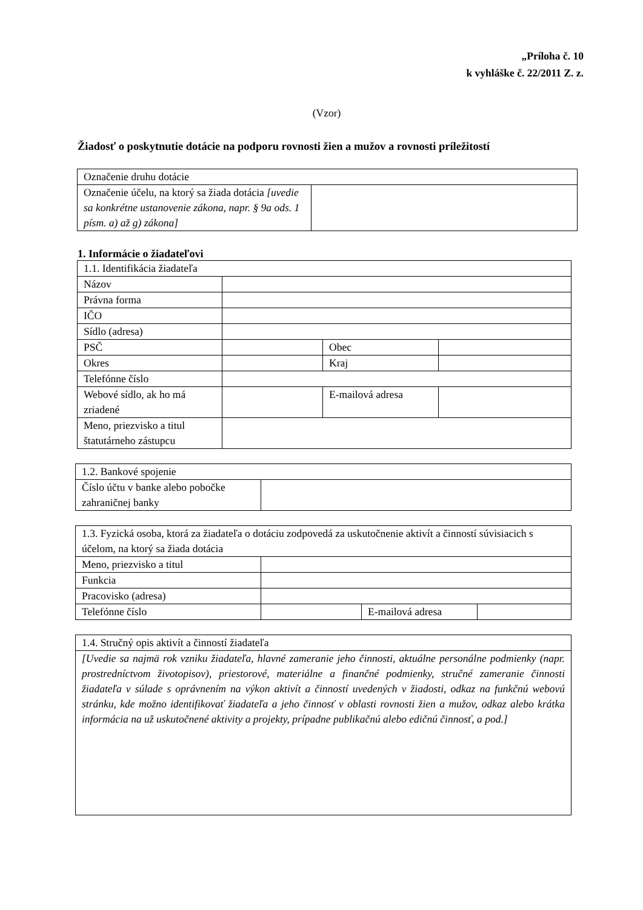„Príloha č. 10
k vyhláške č. 22/2011 Z. z.
(Vzor)
Žiadosť o poskytnutie dotácie na podporu rovnosti žien a mužov a rovnosti príležitostí
| Označenie druhu dotácie | |
| Označenie účelu, na ktorý sa žiada dotácia [uvedie sa konkrétne ustanovenie zákona, napr. § 9a ods. 1 písm. a) až g) zákona] | |
1. Informácie o žiadateľovi
| 1.1. Identifikácia žiadateľa | | | |
| Názov | | | |
| Právna forma | | | |
| IČO | | | |
| Sídlo (adresa) | | | |
| PSČ | | Obec | |
| Okres | | Kraj | |
| Telefónne číslo | | | |
| Webové sídlo, ak ho má zriadené | | E-mailová adresa | |
| Meno, priezvisko a titul štatutárneho zástupcu | | | |
| 1.2. Bankové spojenie | |
| Číslo účtu v banke alebo pobočke zahraničnej banky | |
| 1.3. Fyzická osoba, ktorá za žiadateľa o dotáciu zodpovedá za uskutočnenie aktivít a činností súvisiacich s účelom, na ktorý sa žiada dotácia | | | |
| Meno, priezvisko a titul | | | |
| Funkcia | | | |
| Pracovisko (adresa) | | | |
| Telefónne číslo | | E-mailová adresa | |
| 1.4. Stručný opis aktivít a činností žiadateľa |
| [Uvedie sa najmä rok vzniku žiadateľa, hlavné zameranie jeho činnosti, aktuálne personálne podmienky (napr. prostredníctvom životopisov), priestorové, materiálne a finančné podmienky, stručné zameranie činnosti žiadateľa v súlade s oprávnením na výkon aktivít a činností uvedených v žiadosti, odkaz na funkčnú webovú stránku, kde možno identifikovať žiadateľa a jeho činnosť v oblasti rovnosti žien a mužov, odkaz alebo krátka informácia na už uskutočnené aktivity a projekty, prípadne publikačnú alebo edičnú činnosť, a pod.] |